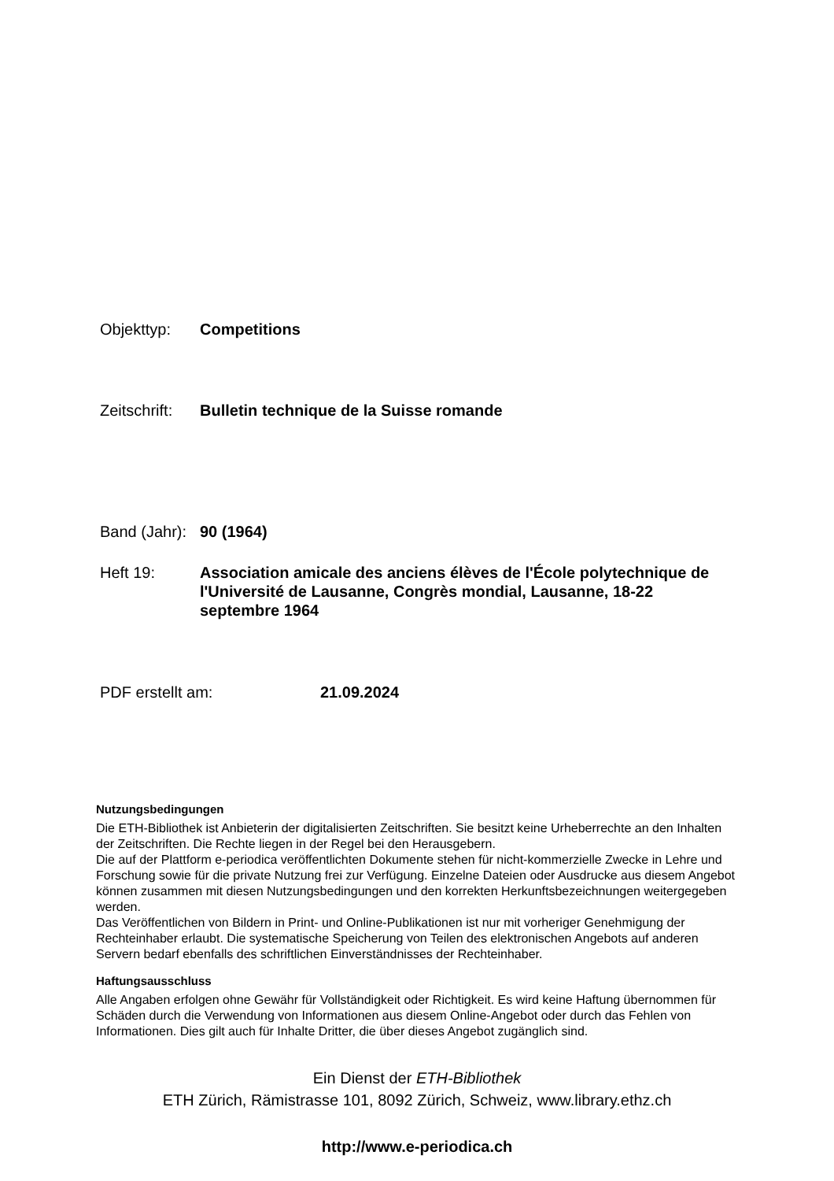Objekttyp: Competitions
Zeitschrift:
Bulletin technique de la Suisse romande
Band (Jahr):
90 (1964)
Heft 19: Association amicale des anciens élèves de l'École polytechnique de l'Université de Lausanne, Congrès mondial, Lausanne, 18-22 septembre 1964
PDF erstellt am: 21.09.2024
Nutzungsbedingungen
Die ETH-Bibliothek ist Anbieterin der digitalisierten Zeitschriften. Sie besitzt keine Urheberrechte an den Inhalten der Zeitschriften. Die Rechte liegen in der Regel bei den Herausgebern.
Die auf der Plattform e-periodica veröffentlichten Dokumente stehen für nicht-kommerzielle Zwecke in Lehre und Forschung sowie für die private Nutzung frei zur Verfügung. Einzelne Dateien oder Ausdrucke aus diesem Angebot können zusammen mit diesen Nutzungsbedingungen und den korrekten Herkunftsbezeichnungen weitergegeben werden.
Das Veröffentlichen von Bildern in Print- und Online-Publikationen ist nur mit vorheriger Genehmigung der Rechteinhaber erlaubt. Die systematische Speicherung von Teilen des elektronischen Angebots auf anderen Servern bedarf ebenfalls des schriftlichen Einverständnisses der Rechteinhaber.
Haftungsausschluss
Alle Angaben erfolgen ohne Gewähr für Vollständigkeit oder Richtigkeit. Es wird keine Haftung übernommen für Schäden durch die Verwendung von Informationen aus diesem Online-Angebot oder durch das Fehlen von Informationen. Dies gilt auch für Inhalte Dritter, die über dieses Angebot zugänglich sind.
Ein Dienst der ETH-Bibliothek
ETH Zürich, Rämistrasse 101, 8092 Zürich, Schweiz, www.library.ethz.ch
http://www.e-periodica.ch